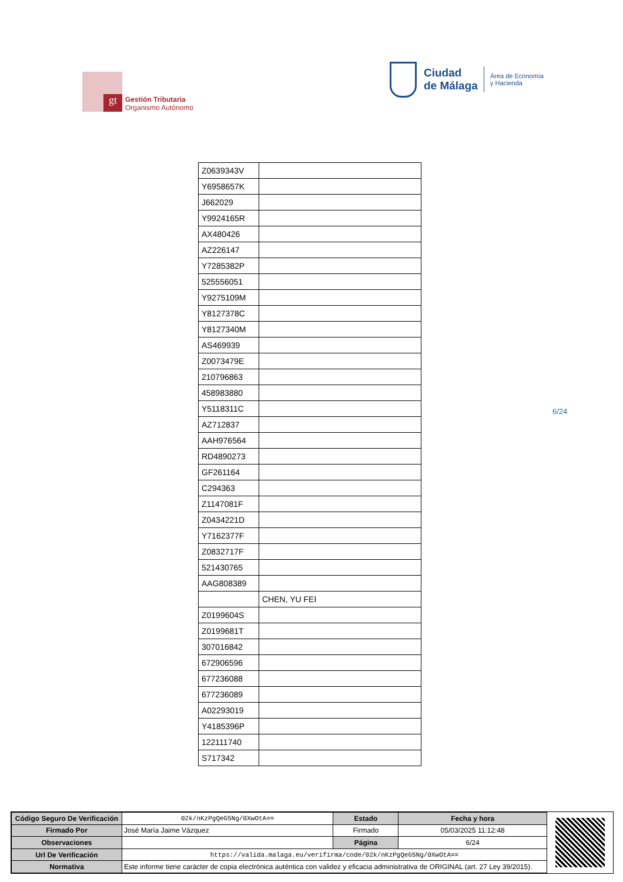gt
Gestión Tributaria
Organismo Autónomo
Ciudad
de Málaga Área de Economía
y Hacienda
| Z0639343V | |
| Y6958657K | |
| J662029 | |
| Y9924165R | |
| AX480426 | |
| AZ226147 | |
| Y7285382P | |
| 525556051 | |
| Y9275109M | |
| Y8127378C | |
| Y8127340M | |
| AS469939 | |
| Z0073479E | |
| 210796863 | |
| 458983880 | |
| Y5118311C | |
| AZ712837 | |
| AAH976564 | |
| RD4890273 | |
| GF261164 | |
| C294363 | |
| Z1147081F | |
| Z0434221D | |
| Y7162377F | |
| Z0832717F | |
| 521430765 | |
| AAG808389 | |
| | CHEN, YU FEI |
| Z0199604S | |
| Z0199681T | |
| 307016842 | |
| 672906596 | |
| 677236088 | |
| 677236089 | |
| A02293019 | |
| Y4185396P | |
| 122111740 | |
| S717342 | |
6/24
| Código Seguro De Verificación | 02k/nKzPgQeG5Ng/0XwOtA== | Estado | Fecha y hora |
| Firmado Por | José María Jaime Vázquez | Firmado | 05/03/2025 11:12:48 |
| Observaciones | | Página | 6/24 |
| Url De Verificación | https://valida.malaga.eu/verifirma/code/02k/nKzPgQeG5Ng/0XwOtA== | | |
| Normativa | Este informe tiene carácter de copia electrónica auténtica con validez y eficacia administrativa de ORIGINAL (art. 27 Ley 39/2015). | | |